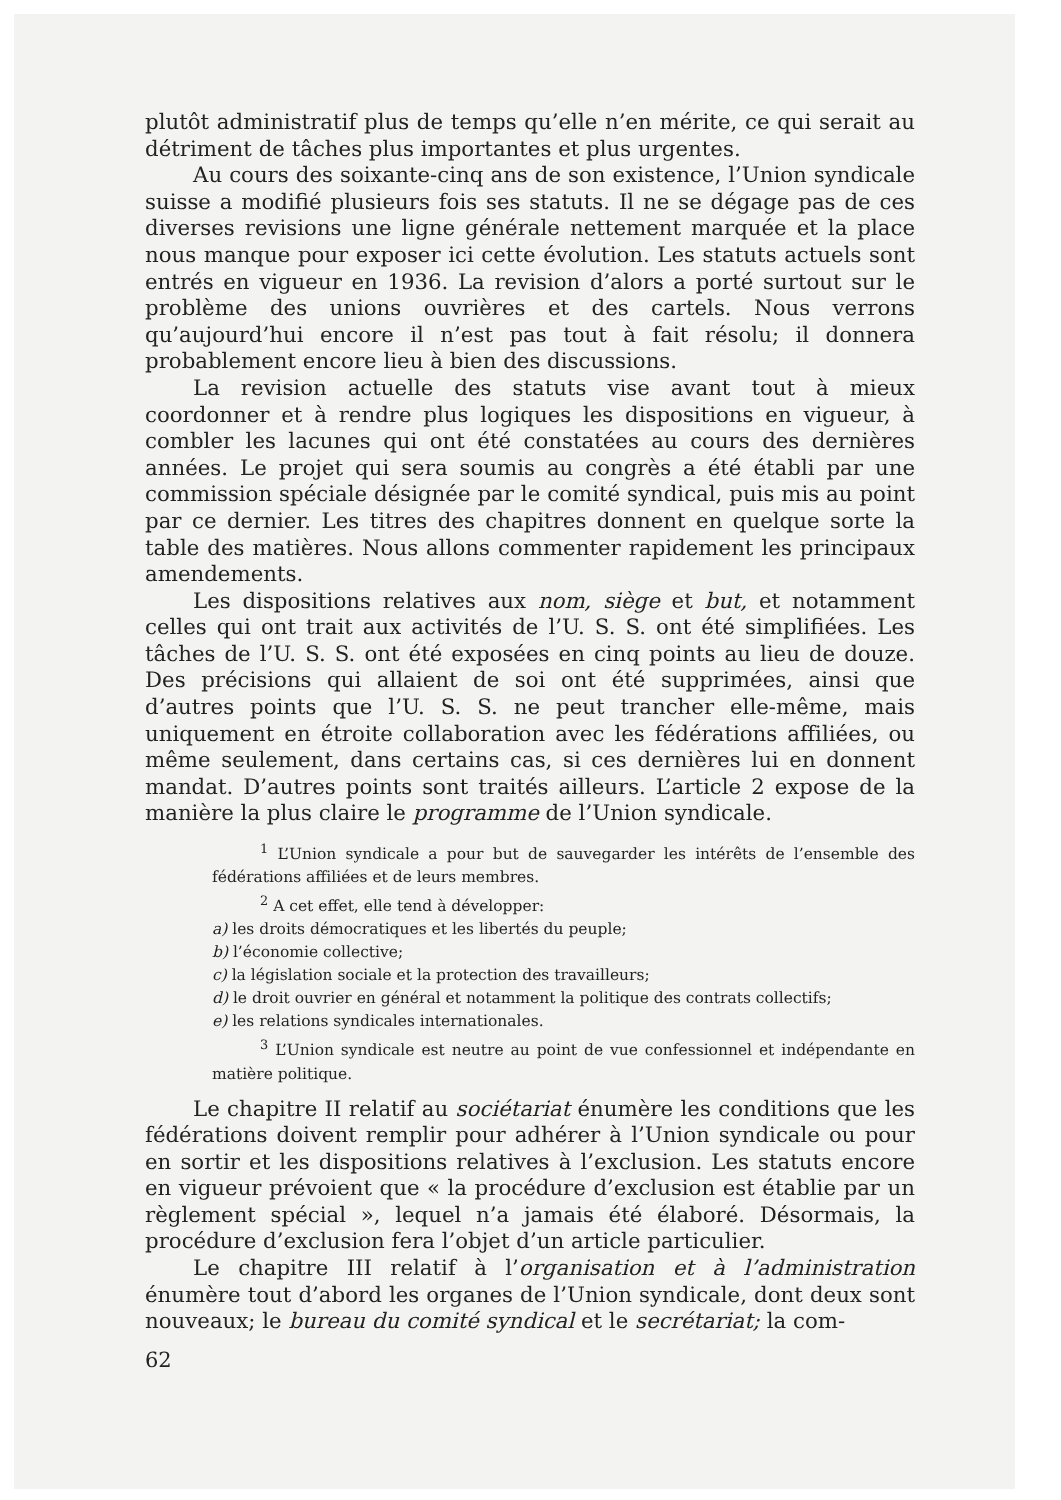plutôt administratif plus de temps qu’elle n’en mérite, ce qui serait au détriment de tâches plus importantes et plus urgentes.
Au cours des soixante-cinq ans de son existence, l’Union syndicale suisse a modifié plusieurs fois ses statuts. Il ne se dégage pas de ces diverses revisions une ligne générale nettement marquée et la place nous manque pour exposer ici cette évolution. Les statuts actuels sont entrés en vigueur en 1936. La revision d’alors a porté surtout sur le problème des unions ouvrières et des cartels. Nous verrons qu’aujourd’hui encore il n’est pas tout à fait résolu; il donnera probablement encore lieu à bien des discussions.
La revision actuelle des statuts vise avant tout à mieux coordonner et à rendre plus logiques les dispositions en vigueur, à combler les lacunes qui ont été constatées au cours des dernières années. Le projet qui sera soumis au congrès a été établi par une commission spéciale désignée par le comité syndical, puis mis au point par ce dernier. Les titres des chapitres donnent en quelque sorte la table des matières. Nous allons commenter rapidement les principaux amendements.
Les dispositions relatives aux nom, siège et but, et notamment celles qui ont trait aux activités de l’U. S. S. ont été simplifiées. Les tâches de l’U. S. S. ont été exposées en cinq points au lieu de douze. Des précisions qui allaient de soi ont été supprimées, ainsi que d’autres points que l’U. S. S. ne peut trancher elle-même, mais uniquement en étroite collaboration avec les fédérations affiliées, ou même seulement, dans certains cas, si ces dernières lui en donnent mandat. D’autres points sont traités ailleurs. L’article 2 expose de la manière la plus claire le programme de l’Union syndicale.
<sup>1</sup> L’Union syndicale a pour but de sauvegarder les intérêts de l’ensemble des fédérations affiliées et de leurs membres.
<sup>2</sup> A cet effet, elle tend à développer:
a) les droits démocratiques et les libertés du peuple;
b) l’économie collective;
c) la législation sociale et la protection des travailleurs;
d) le droit ouvrier en général et notamment la politique des contrats collectifs;
e) les relations syndicales internationales.
<sup>3</sup> L’Union syndicale est neutre au point de vue confessionnel et indépendante en matière politique.
Le chapitre II relatif au sociétariat énumère les conditions que les fédérations doivent remplir pour adhérer à l’Union syndicale ou pour en sortir et les dispositions relatives à l’exclusion. Les statuts encore en vigueur prévoient que « la procédure d’exclusion est établie par un règlement spécial », lequel n’a jamais été élaboré. Désormais, la procédure d’exclusion fera l’objet d’un article particulier.
Le chapitre III relatif à l’organisation et à l’administration énumère tout d’abord les organes de l’Union syndicale, dont deux sont nouveaux; le bureau du comité syndical et le secrétariat; la com-
62